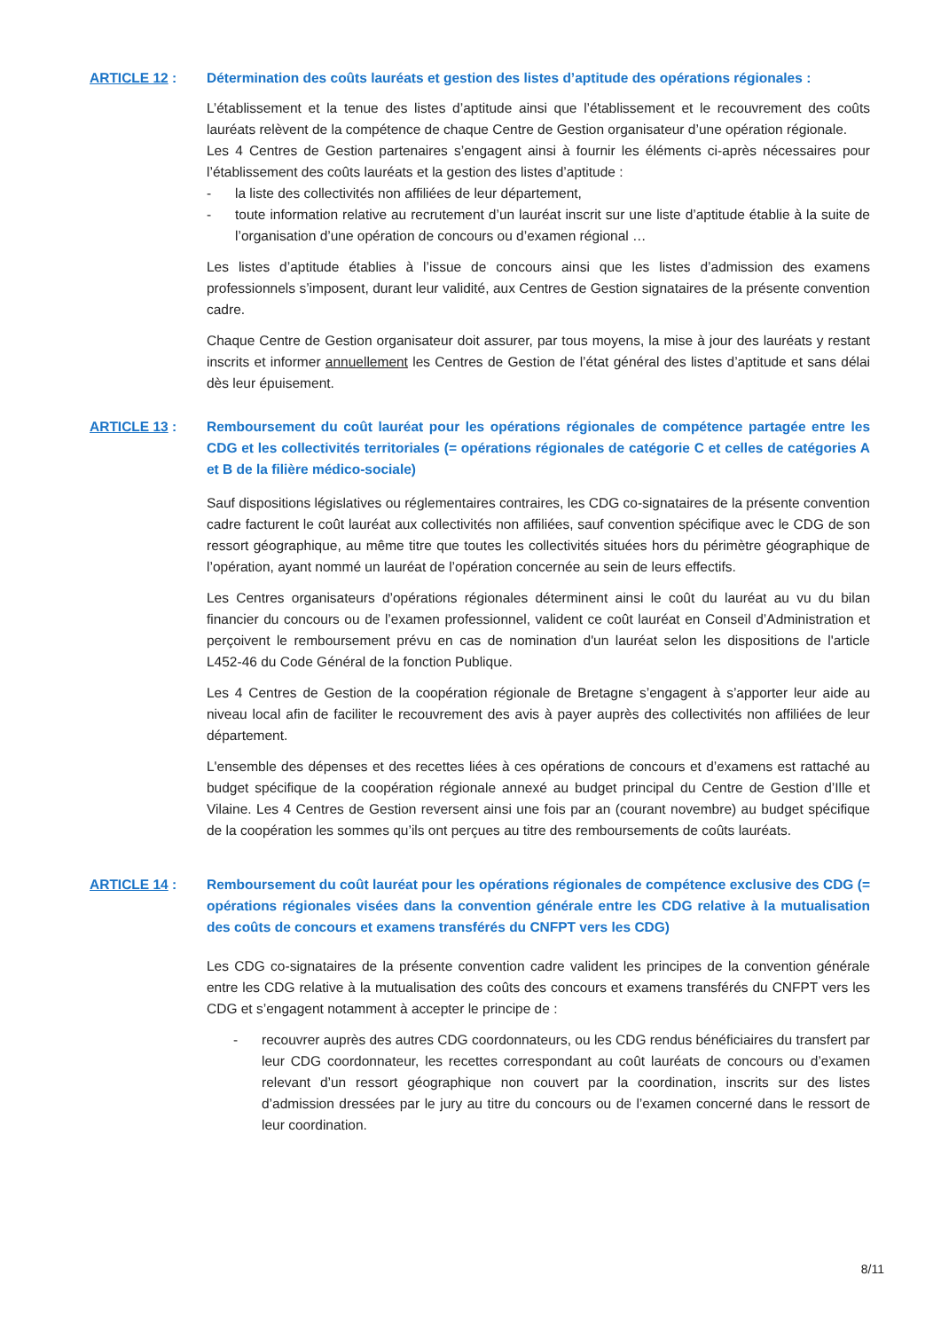ARTICLE 12 : Détermination des coûts lauréats et gestion des listes d’aptitude des opérations régionales :
L’établissement et la tenue des listes d’aptitude ainsi que l’établissement et le recouvrement des coûts lauréats relèvent de la compétence de chaque Centre de Gestion organisateur d’une opération régionale.
Les 4 Centres de Gestion partenaires s’engagent ainsi à fournir les éléments ci-après nécessaires pour l’établissement des coûts lauréats et la gestion des listes d’aptitude :
- la liste des collectivités non affiliées de leur département,
- toute information relative au recrutement d’un lauréat inscrit sur une liste d’aptitude établie à la suite de l’organisation d’une opération de concours ou d’examen régional …
Les listes d’aptitude établies à l’issue de concours ainsi que les listes d’admission des examens professionnels s’imposent, durant leur validité, aux Centres de Gestion signataires de la présente convention cadre.
Chaque Centre de Gestion organisateur doit assurer, par tous moyens, la mise à jour des lauréats y restant inscrits et informer annuellement les Centres de Gestion de l’état général des listes d’aptitude et sans délai dès leur épuisement.
ARTICLE 13 : Remboursement du coût lauréat pour les opérations régionales de compétence partagée entre les CDG et les collectivités territoriales (= opérations régionales de catégorie C et celles de catégories A et B de la filière médico-sociale)
Sauf dispositions législatives ou réglementaires contraires, les CDG co-signataires de la présente convention cadre facturent le coût lauréat aux collectivités non affiliées, sauf convention spécifique avec le CDG de son ressort géographique, au même titre que toutes les collectivités situées hors du périmètre géographique de l’opération, ayant nommé un lauréat de l’opération concernée au sein de leurs effectifs.
Les Centres organisateurs d’opérations régionales déterminent ainsi le coût du lauréat au vu du bilan financier du concours ou de l’examen professionnel, valident ce coût lauréat en Conseil d’Administration et perçoivent le remboursement prévu en cas de nomination d'un lauréat selon les dispositions de l'article L452-46 du Code Général de la fonction Publique.
Les 4 Centres de Gestion de la coopération régionale de Bretagne s’engagent à s’apporter leur aide au niveau local afin de faciliter le recouvrement des avis à payer auprès des collectivités non affiliées de leur département.
L'ensemble des dépenses et des recettes liées à ces opérations de concours et d’examens est rattaché au budget spécifique de la coopération régionale annexé au budget principal du Centre de Gestion d’Ille et Vilaine. Les 4 Centres de Gestion reversent ainsi une fois par an (courant novembre) au budget spécifique de la coopération les sommes qu’ils ont perçues au titre des remboursements de coûts lauréats.
ARTICLE 14 : Remboursement du coût lauréat pour les opérations régionales de compétence exclusive des CDG (= opérations régionales visées dans la convention générale entre les CDG relative à la mutualisation des coûts de concours et examens transférés du CNFPT vers les CDG)
Les CDG co-signataires de la présente convention cadre valident les principes de la convention générale entre les CDG relative à la mutualisation des coûts des concours et examens transférés du CNFPT vers les CDG et s’engagent notamment à accepter le principe de :
- recouvrer auprès des autres CDG coordonnateurs, ou les CDG rendus bénéficiaires du transfert par leur CDG coordonnateur, les recettes correspondant au coût lauréats de concours ou d’examen relevant d’un ressort géographique non couvert par la coordination, inscrits sur des listes d’admission dressées par le jury au titre du concours ou de l’examen concerné dans le ressort de leur coordination.
8/11